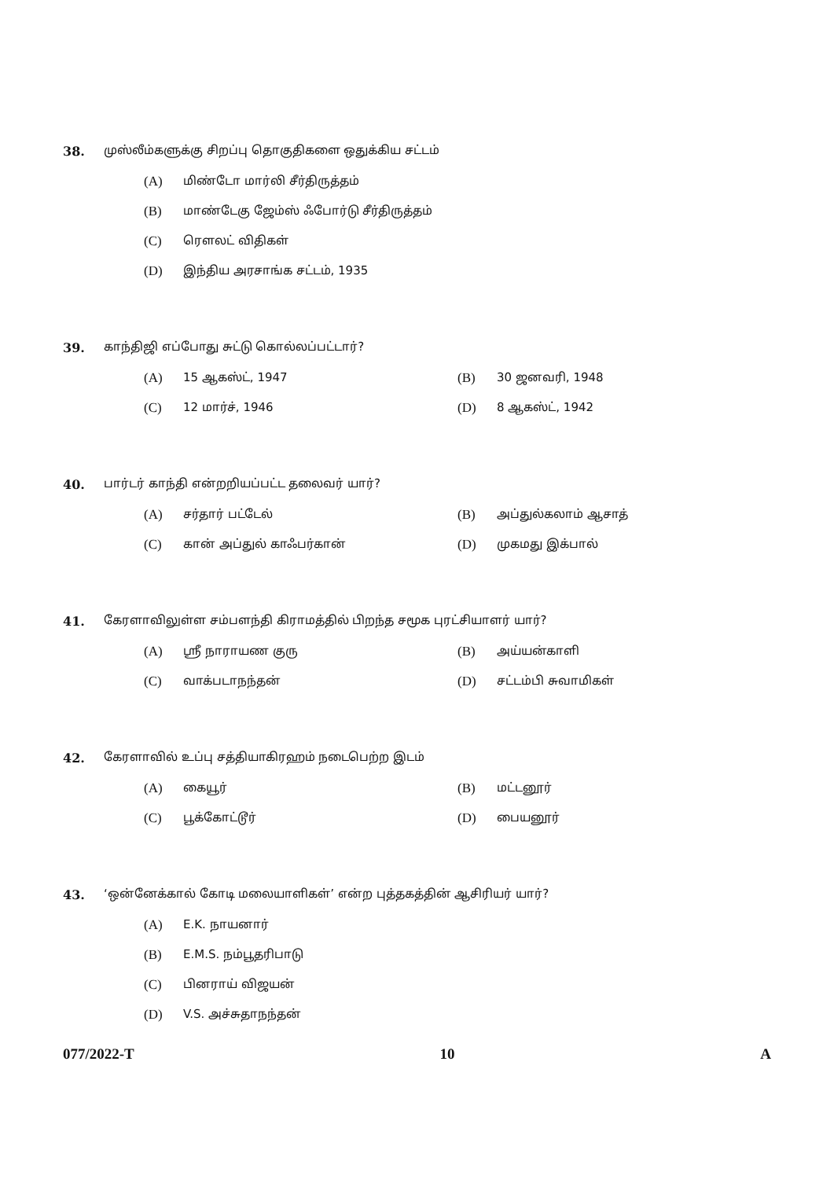38. முஸ்லீம்களுக்கு சிறப்பு தொகுதிகளை ஒதுக்கிய சட்டம்
(A) மிண்டோ மார்லி சீர்திருத்தம்
(B) மாண்டேகு ஜேம்ஸ் ஃபோர்டு சீர்திருத்தம்
(C) ரௌலட் விதிகள்
(D) இந்திய அரசாங்க சட்டம், 1935
39. காந்திஜி எப்போது சுட்டு கொல்லப்பட்டார்?
(A) 15 ஆகஸ்ட், 1947 (B) 30 ஜனவரி, 1948
(C) 12 மார்ச், 1946 (D) 8 ஆகஸ்ட், 1942
40. பார்டர் காந்தி என்றறியப்பட்ட தலைவர் யார்?
(A) சர்தார் பட்டேல் (B) அப்துல்கலாம் ஆசாத்
(C) கான் அப்துல் காஃபர்கான் (D) முகமது இக்பால்
41. கேரளாவிலுள்ள சம்பளந்தி கிராமத்தில் பிறந்த சமூக புரட்சியாளர் யார்?
(A) ஸ்ரீ நாராயண குரு (B) அய்யன்காளி
(C) வாக்படாநந்தன் (D) சட்டம்பி சுவாமிகள்
42. கேரளாவில் உப்பு சத்தியாகிரஹம் நடைபெற்ற இடம்
(A) கையூர் (B) மட்டனூர்
(C) பூக்கோட்டூர் (D) பையனூர்
43. ‘ஒன்னேக்கால் கோடி மலையாளிகள்’ என்ற புத்தகத்தின் ஆசிரியர் யார்?
(A) E.K. நாயனார்
(B) E.M.S. நம்பூதரிபாடு
(C) பினராய் விஜயன்
(D) V.S. அச்சுதாநந்தன்
077/2022-T 10 A